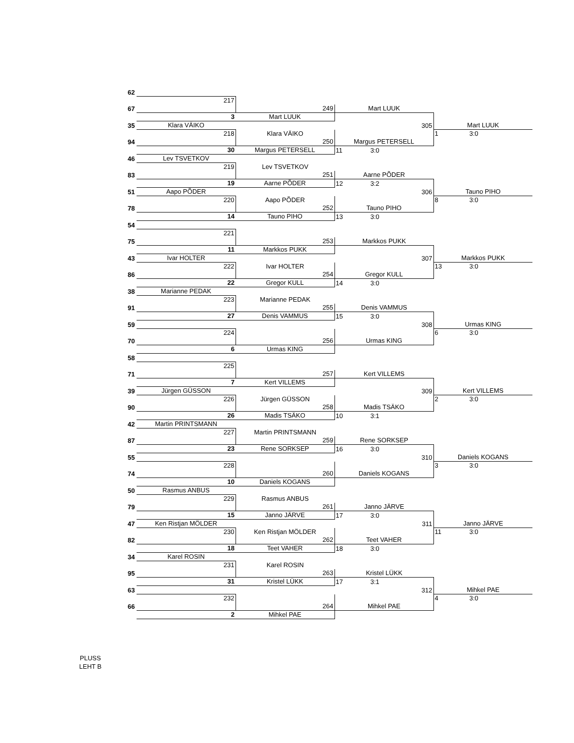| 62 | | | | |
| | 217 | | | |
| 67 | | 249 | Mart LUUK | |
| | 3 | Mart LUUK | | |
| 35 | Klara VÄIKO | | 305 | Mart LUUK |
| | 218 | Klara VÄIKO | | 1 3:0 |
| 94 | | 250 | Margus PETERSELL | |
| | 30 | Margus PETERSELL | 11 3:0 | |
| 46 | Lev TSVETKOV | | | |
| | 219 | Lev TSVETKOV | | |
| 83 | | 251 | Aarne PÕDER | |
| | 19 | Aarne PÕDER | 12 3:2 | |
| 51 | Aapo PÕDER | | 306 | Tauno PIHO |
| | 220 | Aapo PÕDER | | 8 3:0 |
| 78 | | 252 | Tauno PIHO | |
| | 14 | Tauno PIHO | 13 3:0 | |
| 54 | | | | |
| | 221 | | | |
| 75 | | 253 | Markkos PUKK | |
| | 11 | Markkos PUKK | | |
| 43 | Ivar HOLTER | | 307 | Markkos PUKK |
| | 222 | Ivar HOLTER | | 13 3:0 |
| 86 | | 254 | Gregor KULL | |
| | 22 | Gregor KULL | 14 3:0 | |
| 38 | Marianne PEDAK | | | |
| | 223 | Marianne PEDAK | | |
| 91 | | 255 | Denis VAMMUS | |
| | 27 | Denis VAMMUS | 15 3:0 | |
| 59 | | | 308 | Urmas KING |
| | 224 | | | 6 3:0 |
| 70 | | 256 | Urmas KING | |
| | 6 | Urmas KING | | |
| 58 | | | | |
| | 225 | | | |
| 71 | | 257 | Kert VILLEMS | |
| | 7 | Kert VILLEMS | | |
| 39 | Jürgen GÜSSON | | 309 | Kert VILLEMS |
| | 226 | Jürgen GÜSSON | | 2 3:0 |
| 90 | | 258 | Madis TSÄKO | |
| | 26 | Madis TSÄKO | 10 3:1 | |
| 42 | Martin PRINTSMANN | | | |
| | 227 | Martin PRINTSMANN | | |
| 87 | | 259 | Rene SORKSEP | |
| | 23 | Rene SORKSEP | 16 3:0 | |
| 55 | | | 310 | Daniels KOGANS |
| | 228 | | | 3 3:0 |
| 74 | | 260 | Daniels KOGANS | |
| | 10 | Daniels KOGANS | | |
| 50 | Rasmus ANBUS | | | |
| | 229 | Rasmus ANBUS | | |
| 79 | | 261 | Janno JÄRVE | |
| | 15 | Janno JÄRVE | 17 3:0 | |
| 47 | Ken Ristjan MÖLDER | | 311 | Janno JÄRVE |
| | 230 | Ken Ristjan MÖLDER | | 11 3:0 |
| 82 | | 262 | Teet VAHER | |
| | 18 | Teet VAHER | 18 3:0 | |
| 34 | Karel ROSIN | | | |
| | 231 | Karel ROSIN | | |
| 95 | | 263 | Kristel LÜKK | |
| | 31 | Kristel LÜKK | 17 3:1 | |
| 63 | | | 312 | Mihkel PAE |
| | 232 | | | 4 3:0 |
| 66 | | 264 | Mihkel PAE | |
| | 2 | Mihkel PAE | | |
PLUSS
LEHT B